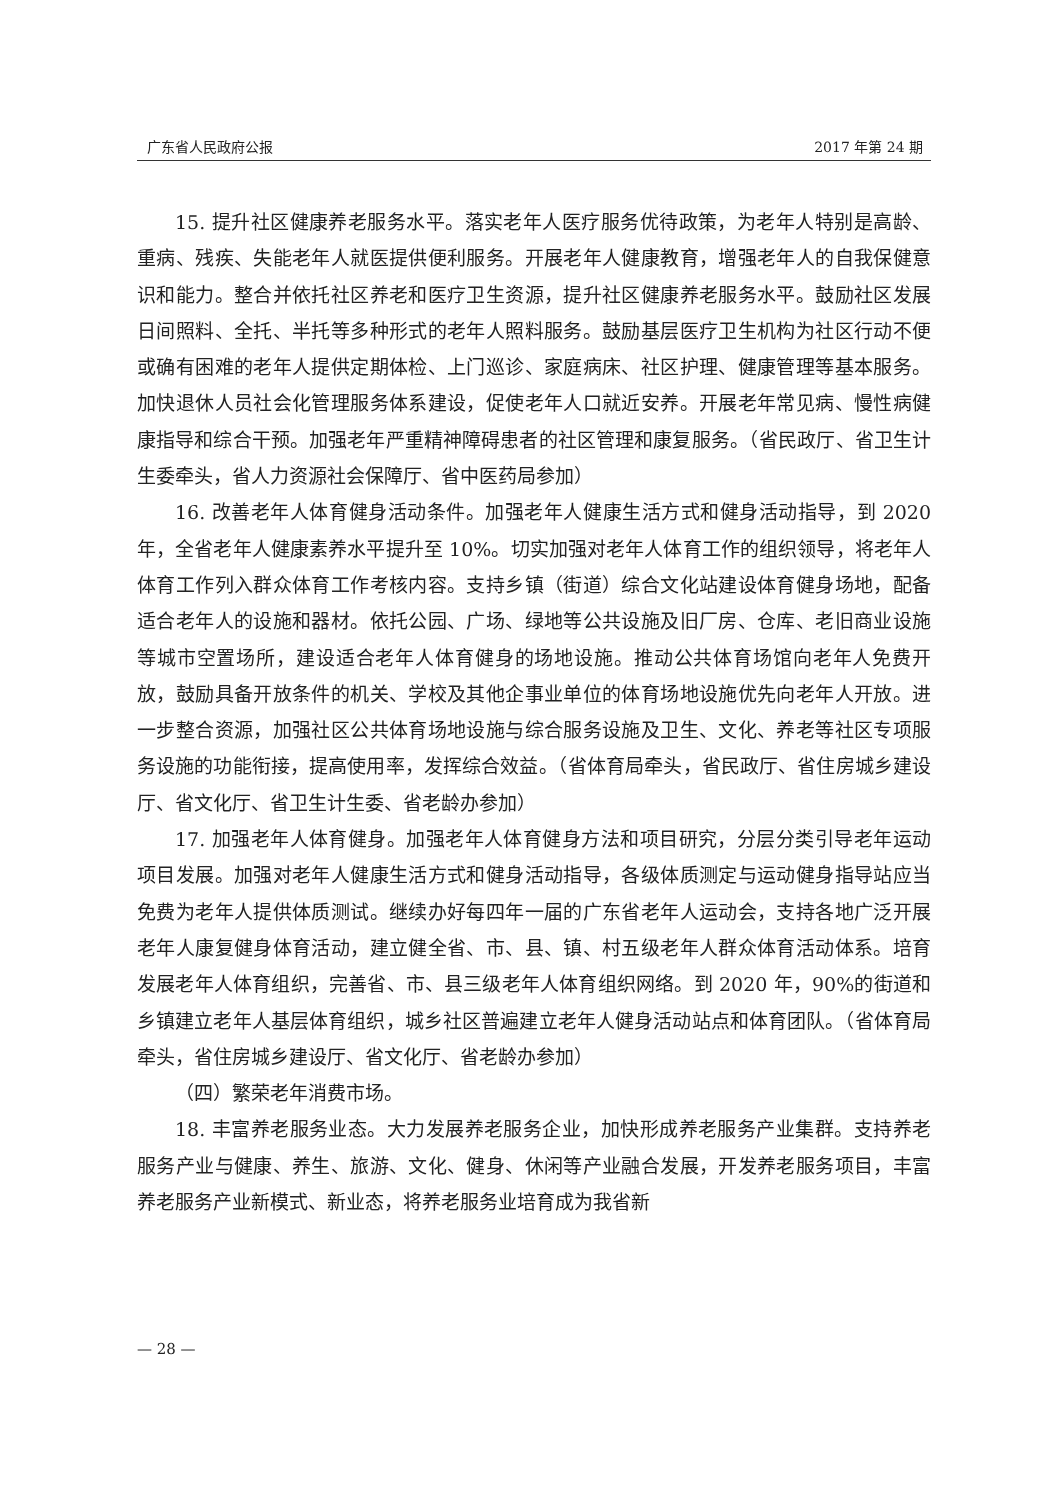广东省人民政府公报 2017 年第 24 期
15. 提升社区健康养老服务水平。落实老年人医疗服务优待政策，为老年人特别是高龄、重病、残疾、失能老年人就医提供便利服务。开展老年人健康教育，增强老年人的自我保健意识和能力。整合并依托社区养老和医疗卫生资源，提升社区健康养老服务水平。鼓励社区发展日间照料、全托、半托等多种形式的老年人照料服务。鼓励基层医疗卫生机构为社区行动不便或确有困难的老年人提供定期体检、上门巡诊、家庭病床、社区护理、健康管理等基本服务。加快退休人员社会化管理服务体系建设，促使老年人口就近安养。开展老年常见病、慢性病健康指导和综合干预。加强老年严重精神障碍患者的社区管理和康复服务。（省民政厅、省卫生计生委牵头，省人力资源社会保障厅、省中医药局参加）
16. 改善老年人体育健身活动条件。加强老年人健康生活方式和健身活动指导，到 2020 年，全省老年人健康素养水平提升至 10%。切实加强对老年人体育工作的组织领导，将老年人体育工作列入群众体育工作考核内容。支持乡镇（街道）综合文化站建设体育健身场地，配备适合老年人的设施和器材。依托公园、广场、绿地等公共设施及旧厂房、仓库、老旧商业设施等城市空置场所，建设适合老年人体育健身的场地设施。推动公共体育场馆向老年人免费开放，鼓励具备开放条件的机关、学校及其他企事业单位的体育场地设施优先向老年人开放。进一步整合资源，加强社区公共体育场地设施与综合服务设施及卫生、文化、养老等社区专项服务设施的功能衔接，提高使用率，发挥综合效益。（省体育局牵头，省民政厅、省住房城乡建设厅、省文化厅、省卫生计生委、省老龄办参加）
17. 加强老年人体育健身。加强老年人体育健身方法和项目研究，分层分类引导老年运动项目发展。加强对老年人健康生活方式和健身活动指导，各级体质测定与运动健身指导站应当免费为老年人提供体质测试。继续办好每四年一届的广东省老年人运动会，支持各地广泛开展老年人康复健身体育活动，建立健全省、市、县、镇、村五级老年人群众体育活动体系。培育发展老年人体育组织，完善省、市、县三级老年人体育组织网络。到 2020 年，90%的街道和乡镇建立老年人基层体育组织，城乡社区普遍建立老年人健身活动站点和体育团队。（省体育局牵头，省住房城乡建设厅、省文化厅、省老龄办参加）
（四）繁荣老年消费市场。
18. 丰富养老服务业态。大力发展养老服务企业，加快形成养老服务产业集群。支持养老服务产业与健康、养生、旅游、文化、健身、休闲等产业融合发展，开发养老服务项目，丰富养老服务产业新模式、新业态，将养老服务业培育成为我省新
— 28 —